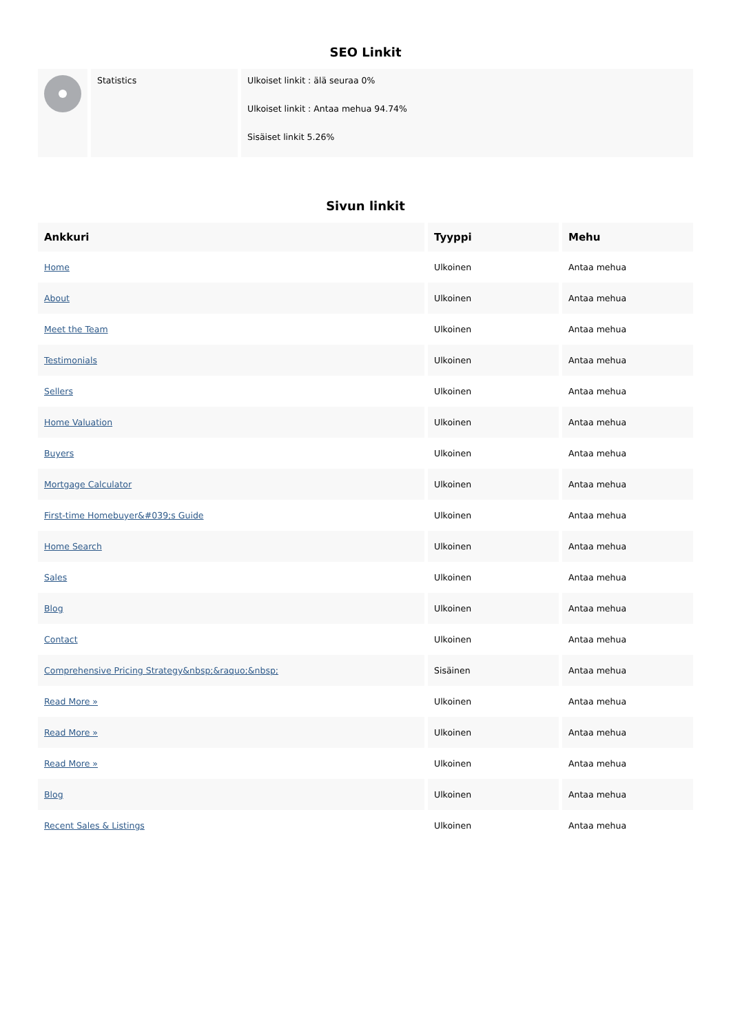SEO Linkit
| | Statistics | Ulkoiset linkit : älä seuraa 0% Ulkoiset linkit : Antaa mehua 94.74% Sisäiset linkit 5.26% |
Sivun linkit
| Ankkuri | Tyyppi | Mehu |
| --- | --- | --- |
| Home | Ulkoinen | Antaa mehua |
| About | Ulkoinen | Antaa mehua |
| Meet the Team | Ulkoinen | Antaa mehua |
| Testimonials | Ulkoinen | Antaa mehua |
| Sellers | Ulkoinen | Antaa mehua |
| Home Valuation | Ulkoinen | Antaa mehua |
| Buyers | Ulkoinen | Antaa mehua |
| Mortgage Calculator | Ulkoinen | Antaa mehua |
| First-time Homebuyer&#039;s Guide | Ulkoinen | Antaa mehua |
| Home Search | Ulkoinen | Antaa mehua |
| Sales | Ulkoinen | Antaa mehua |
| Blog | Ulkoinen | Antaa mehua |
| Contact | Ulkoinen | Antaa mehua |
| Comprehensive Pricing Strategy&nbsp;&raquo;&nbsp; | Sisäinen | Antaa mehua |
| Read More » | Ulkoinen | Antaa mehua |
| Read More » | Ulkoinen | Antaa mehua |
| Read More » | Ulkoinen | Antaa mehua |
| Blog | Ulkoinen | Antaa mehua |
| Recent Sales & Listings | Ulkoinen | Antaa mehua |